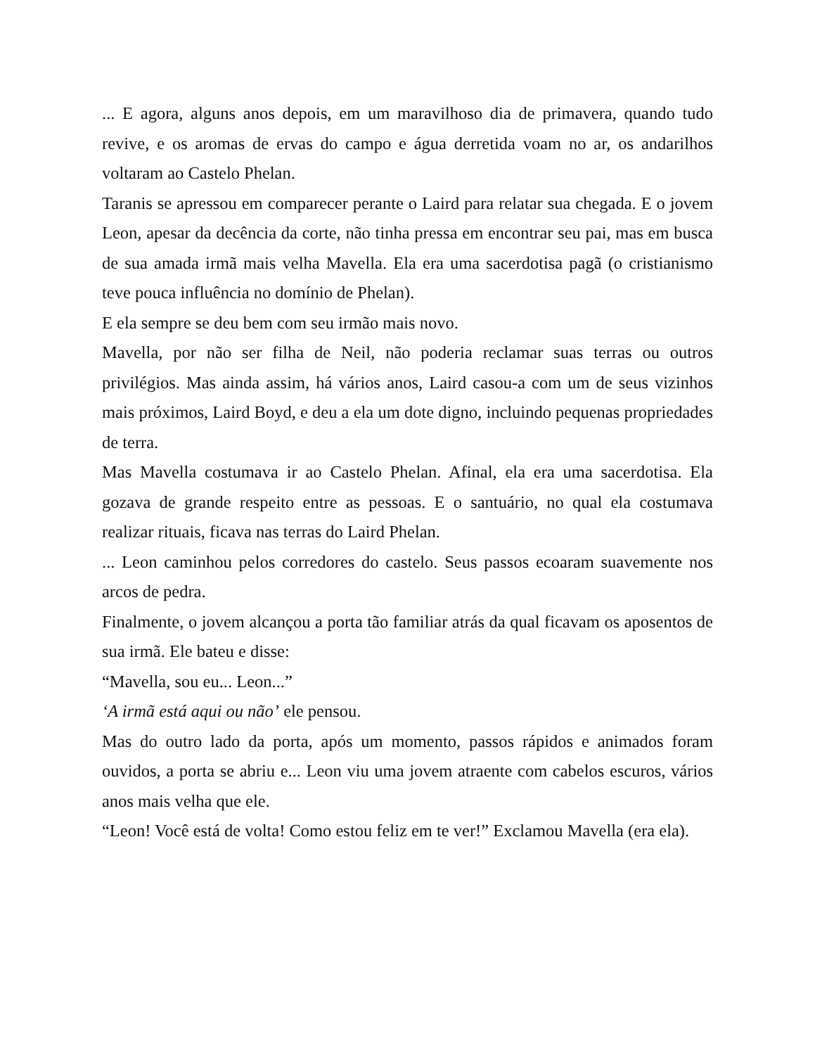... E agora, alguns anos depois, em um maravilhoso dia de primavera, quando tudo revive, e os aromas de ervas do campo e água derretida voam no ar, os andarilhos voltaram ao Castelo Phelan.
Taranis se apressou em comparecer perante o Laird para relatar sua chegada. E o jovem Leon, apesar da decência da corte, não tinha pressa em encontrar seu pai, mas em busca de sua amada irmã mais velha Mavella. Ela era uma sacerdotisa pagã (o cristianismo teve pouca influência no domínio de Phelan).
E ela sempre se deu bem com seu irmão mais novo.
Mavella, por não ser filha de Neil, não poderia reclamar suas terras ou outros privilégios. Mas ainda assim, há vários anos, Laird casou-a com um de seus vizinhos mais próximos, Laird Boyd, e deu a ela um dote digno, incluindo pequenas propriedades de terra.
Mas Mavella costumava ir ao Castelo Phelan. Afinal, ela era uma sacerdotisa. Ela gozava de grande respeito entre as pessoas. E o santuário, no qual ela costumava realizar rituais, ficava nas terras do Laird Phelan.
... Leon caminhou pelos corredores do castelo. Seus passos ecoaram suavemente nos arcos de pedra.
Finalmente, o jovem alcançou a porta tão familiar atrás da qual ficavam os aposentos de sua irmã. Ele bateu e disse:
“Mavella, sou eu... Leon...”
‘A irmã está aqui ou não’ ele pensou.
Mas do outro lado da porta, após um momento, passos rápidos e animados foram ouvidos, a porta se abriu e... Leon viu uma jovem atraente com cabelos escuros, vários anos mais velha que ele.
“Leon! Você está de volta! Como estou feliz em te ver!” Exclamou Mavella (era ela).